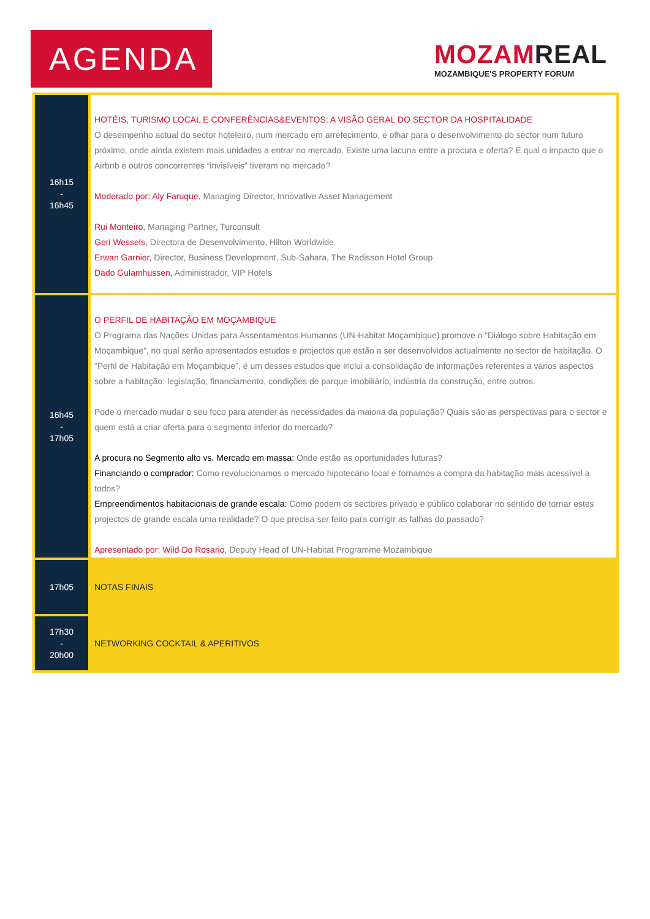AGENDA
MOZAMREAL
MOZAMBIQUE'S PROPERTY FORUM
| 16h15 - 16h45 | HOTÉIS, TURISMO LOCAL E CONFERÊNCIAS&EVENTOS: A VISÃO GERAL DO SECTOR DA HOSPITALIDADE O desempenho actual do sector hoteleiro, num mercado em arrefecimento, e olhar para o desenvolvimento do sector num futuro próximo, onde ainda existem mais unidades a entrar no mercado. Existe uma lacuna entre a procura e oferta? E qual o impacto que o Airbnb e outros concorrentes “invisíveis” tiveram no mercado? Moderado por: Aly Faruque , Managing Director, Innovative Asset Management Rui Monteiro, Managing Partner, Turconsult Geri Wessels, Directora de Desenvolvimento, Hilton Worldwide Erwan Garnier, Director, Business Development, Sub-Sahara, The Radisson Hotel Group Dado Gulamhussen, Administrador, VIP Hotels |
| 16h45 - 17h05 | O PERFIL DE HABITAÇÃO EM MOÇAMBIQUE O Programa das Nações Unidas para Assentamentos Humanos (UN-Habitat Moçambique) promove o “Diálogo sobre Habitação em Moçambique”, no qual serão apresentados estudos e projectos que estão a ser desenvolvidos actualmente no sector de habitação. O “Perfil de Habitação em Moçambique”, é um desses estudos que inclui a consolidação de informações referentes a vários aspectos sobre a habitação: legislação, financiamento, condições de parque imobiliário, indústria da construção, entre outros. Pode o mercado mudar o seu foco para atender às necessidades da maioria da população? Quais são as perspectivas para o sector e quem está a criar oferta para o segmento inferior do mercado? A procura no Segmento alto vs. Mercado em massa: Onde estão as oportunidades futuras? Financiando o comprador: Como revolucionamos o mercado hipotecário local e tornamos a compra da habitação mais acessível a todos? Empreendimentos habitacionais de grande escala: Como podem os sectores privado e público colaborar no sentido de tornar estes projectos de grande escala uma realidade? O que precisa ser feito para corrigir as falhas do passado? Apresentado por: Wild Do Rosario , Deputy Head of UN-Habitat Programme Mozambique |
| 17h05 | NOTAS FINAIS |
| 17h30 - 20h00 | NETWORKING COCKTAIL & APERITIVOS |